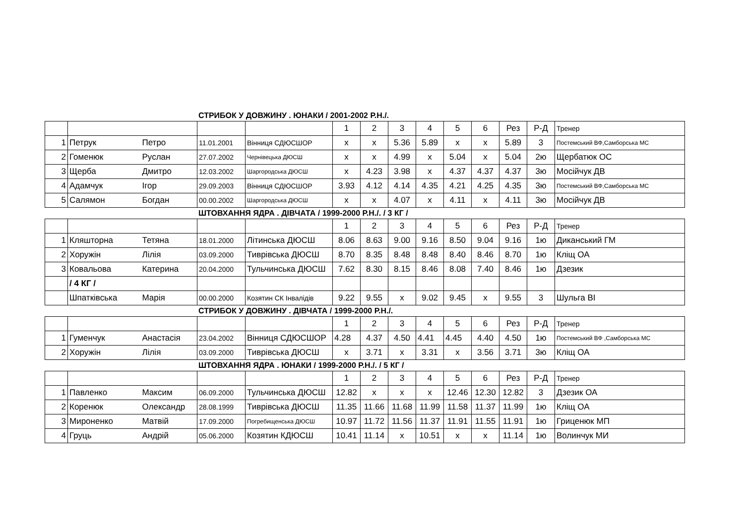СТРИБОК У ДОВЖИНУ . ЮНАКИ / 2001-2002 Р.Н./.
| | | | | | 1 | 2 | 3 | 4 | 5 | 6 | Рез | Р-Д | Тренер |
| 1 | Петрук | Петро | 11.01.2001 | Вінниця СДЮСШОР | x | x | 5.36 | 5.89 | x | x | 5.89 | 3 | Постемський ВФ,Самборська МС |
| 2 | Гоменюк | Руслан | 27.07.2002 | Чернівецька ДЮСШ | x | x | 4.99 | x | 5.04 | x | 5.04 | 2ю | Щербатюк ОС |
| 3 | Щерба | Дмитро | 12.03.2002 | Шаргородська ДЮСШ | x | 4.23 | 3.98 | x | 4.37 | 4.37 | 4.37 | 3ю | Мосійчук ДВ |
| 4 | Адамчук | Ігор | 29.09.2003 | Вінниця СДЮСШОР | 3.93 | 4.12 | 4.14 | 4.35 | 4.21 | 4.25 | 4.35 | 3ю | Постемський ВФ,Самборська МС |
| 5 | Салямон | Богдан | 00.00.2002 | Шаргородська ДЮСШ | x | x | 4.07 | x | 4.11 | x | 4.11 | 3ю | Мосійчук ДВ |
ШТОВХАННЯ ЯДРА . ДІВЧАТА / 1999-2000 Р.Н./. / 3 КГ /
| | | | | | 1 | 2 | 3 | 4 | 5 | 6 | Рез | Р-Д | Тренер |
| 1 | Кляшторна | Тетяна | 18.01.2000 | Літинська ДЮСШ | 8.06 | 8.63 | 9.00 | 9.16 | 8.50 | 9.04 | 9.16 | 1ю | Диканський ГМ |
| 2 | Хоружін | Лілія | 03.09.2000 | Тиврівська ДЮСШ | 8.70 | 8.35 | 8.48 | 8.48 | 8.40 | 8.46 | 8.70 | 1ю | Кліщ ОА |
| 3 | Ковальова | Катерина | 20.04.2000 | Тульчинська ДЮСШ | 7.62 | 8.30 | 8.15 | 8.46 | 8.08 | 7.40 | 8.46 | 1ю | Дзезик |
| | / 4 КГ / | | | | | | | | | | | | |
| | Шпатківська | Марія | 00.00.2000 | Козятин СК Інвалідів | 9.22 | 9.55 | x | 9.02 | 9.45 | x | 9.55 | 3 | Шульга ВІ |
СТРИБОК У ДОВЖИНУ . ДІВЧАТА / 1999-2000 Р.Н./.
| | | | | | 1 | 2 | 3 | 4 | 5 | 6 | Рез | Р-Д | Тренер |
| 1 | Гуменчук | Анастасія | 23.04.2002 | Вінниця СДЮСШОР | 4.28 | 4.37 | 4.50 | 4.41 | 4.45 | 4.40 | 4.50 | 1ю | Постемський ВФ ,Самборська МС |
| 2 | Хоружін | Лілія | 03.09.2000 | Тиврівська ДЮСШ | x | 3.71 | x | 3.31 | x | 3.56 | 3.71 | 3ю | Кліщ ОА |
ШТОВХАННЯ ЯДРА . ЮНАКИ / 1999-2000 Р.Н./. / 5 КГ /
| | | | | | 1 | 2 | 3 | 4 | 5 | 6 | Рез | Р-Д | Тренер |
| 1 | Павленко | Максим | 06.09.2000 | Тульчинська ДЮСШ | 12.82 | x | x | x | 12.46 | 12.30 | 12.82 | 3 | Дзезик ОА |
| 2 | Коренюк | Олександр | 28.08.1999 | Тиврівська ДЮСШ | 11.35 | 11.66 | 11.68 | 11.99 | 11.58 | 11.37 | 11.99 | 1ю | Кліщ ОА |
| 3 | Мироненко | Матвій | 17.09.2000 | Погребищенська ДЮСШ | 10.97 | 11.72 | 11.56 | 11.37 | 11.91 | 11.55 | 11.91 | 1ю | Гриценюк МП |
| 4 | Груць | Андрій | 05.06.2000 | Козятин КДЮСШ | 10.41 | 11.14 | x | 10.51 | x | x | 11.14 | 1ю | Волинчук МИ |